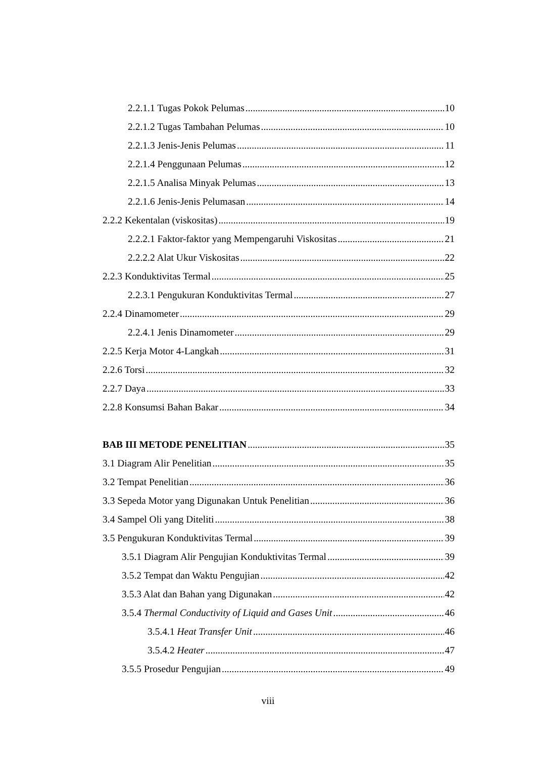2.2.1.1 Tugas Pokok Pelumas 10
2.2.1.2 Tugas Tambahan Pelumas 10
2.2.1.3 Jenis-Jenis Pelumas 11
2.2.1.4 Penggunaan Pelumas 12
2.2.1.5 Analisa Minyak Pelumas 13
2.2.1.6 Jenis-Jenis Pelumasan 14
2.2.2 Kekentalan (viskositas) 19
2.2.2.1 Faktor-faktor yang Mempengaruhi Viskositas 21
2.2.2.2 Alat Ukur Viskositas 22
2.2.3 Konduktivitas Termal 25
2.2.3.1 Pengukuran Konduktivitas Termal 27
2.2.4 Dinamometer 29
2.2.4.1 Jenis Dinamometer 29
2.2.5 Kerja Motor 4-Langkah 31
2.2.6 Torsi 32
2.2.7 Daya 33
2.2.8 Konsumsi Bahan Bakar 34
BAB III METODE PENELITIAN 35
3.1 Diagram Alir Penelitian 35
3.2 Tempat Penelitian 36
3.3 Sepeda Motor yang Digunakan Untuk Penelitian 36
3.4 Sampel Oli yang Diteliti 38
3.5 Pengukuran Konduktivitas Termal 39
3.5.1 Diagram Alir Pengujian Konduktivitas Termal 39
3.5.2 Tempat dan Waktu Pengujian 42
3.5.3 Alat dan Bahan yang Digunakan 42
3.5.4 Thermal Conductivity of Liquid and Gases Unit 46
3.5.4.1 Heat Transfer Unit 46
3.5.4.2 Heater 47
3.5.5 Prosedur Pengujian 49
viii